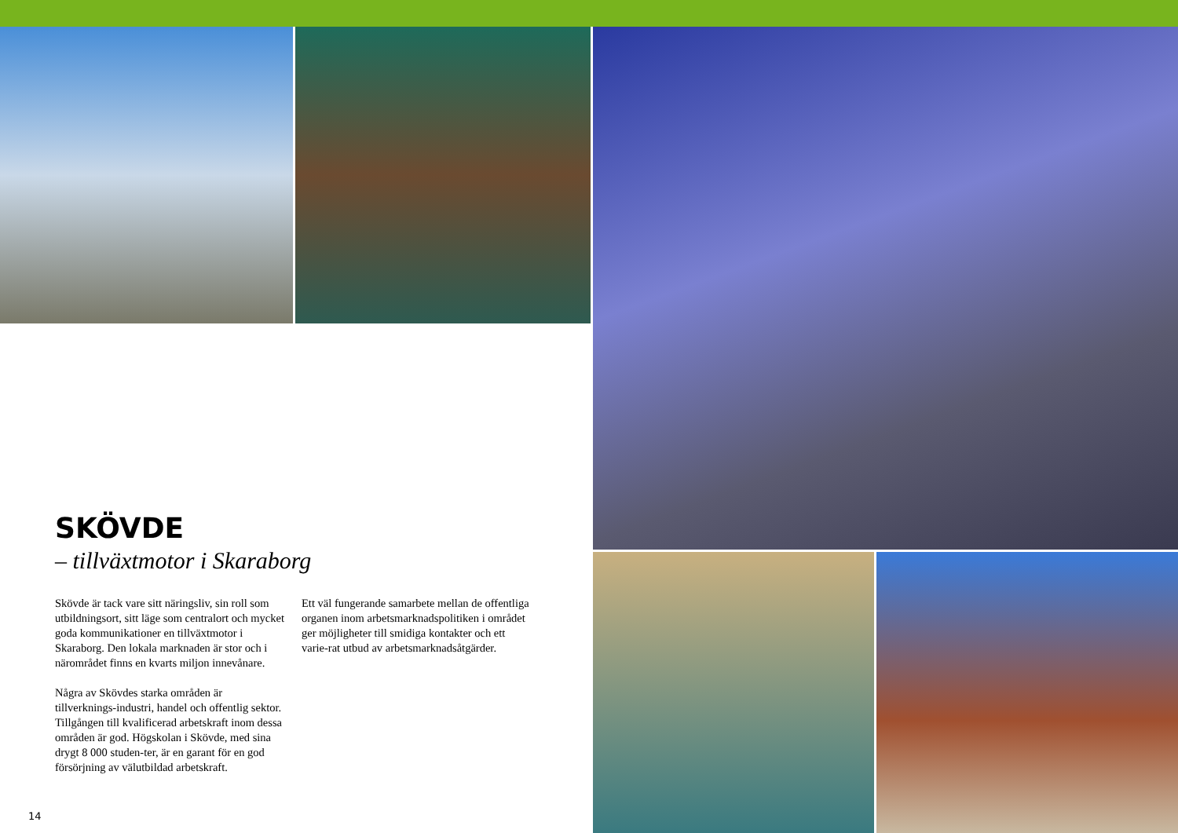SKÖVDE
– tillväxtmotor i Skaraborg
Skövde är tack vare sitt näringsliv, sin roll som utbildningsort, sitt läge som centralort och mycket goda kommunikationer en tillväxtmotor i Skaraborg. Den lokala marknaden är stor och i närområdet finns en kvarts miljon innevånare.
Några av Skövdes starka områden är tillverknings-industri, handel och offentlig sektor. Tillgången till kvalificerad arbetskraft inom dessa områden är god. Högskolan i Skövde, med sina drygt 8 000 studen-ter, är en garant för en god försörjning av välutbildad arbetskraft.
Ett väl fungerande samarbete mellan de offentliga organen inom arbetsmarknadspolitiken i området ger möjligheter till smidiga kontakter och ett varie-rat utbud av arbetsmarknadsåtgärder.
14